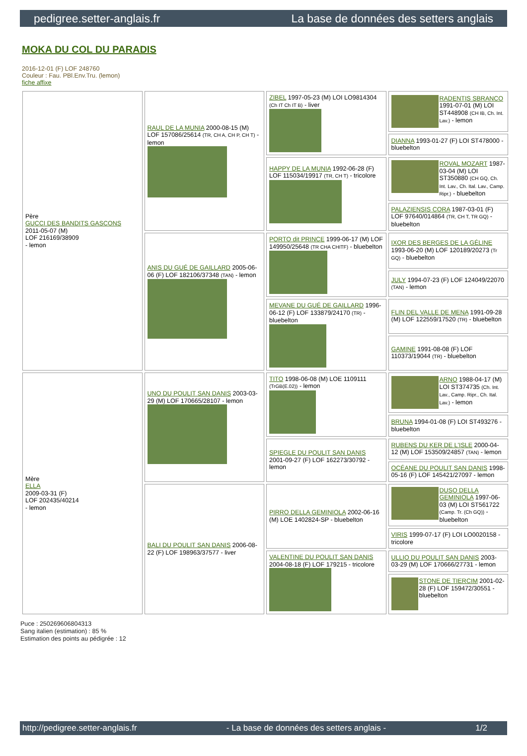pedigree.setter-anglais.fr La base de données des setters anglais
MOKA DU COL DU PARADIS
2016-12-01 (F) LOF 248760
Couleur : Fau. PBl.Env.Tru. (lemon)
fiche affixe
| Père GUCCI DES BANDITS GASCONS 2011-05-07 (M) LOF 216169/38909 - lemon | RAUL DE LA MUNIA 2000-08-15 (M) LOF 157086/25614 (TR, CH A, CH P, CH T) - lemon | ZIBEL 1997-05-23 (M) LOI LO9814304 (Ch IT Ch IT B) - liver | RADENTIS SBRANCO 1991-07-01 (M) LOI ST448908 (CH IB, Ch. Int. Lav.) - lemon |
| | | | DIANNA 1993-01-27 (F) LOI ST478000 - bluebelton |
| | | HAPPY DE LA MUNIA 1992-06-28 (F) LOF 115034/19917 (TR, CH T) - tricolore | ROVAL MOZART 1987-03-04 (M) LOI ST350880 (CH GQ, Ch. Int. Lav., Ch. Ital. Lav., Camp. Ripr.) - bluebelton |
| | | | PALAZIENSIS CORA 1987-03-01 (F) LOF 97640/014864 (TR, CH T, TR GQ) - bluebelton |
| | ANIS DU GUÉ DE GAILLARD 2005-06-06 (F) LOF 182106/37348 (TAN) - lemon | PORTO dit PRINCE 1999-06-17 (M) LOF 149950/25648 (TR CHA CHITF) - bluebelton | IXOR DES BERGES DE LA GÉLINE 1993-06-20 (M) LOF 120189/20273 (Tr GQ) - bluebelton |
| | | | JULY 1994-07-23 (F) LOF 124049/22070 (TAN) - lemon |
| | | MEVANE DU GUÉ DE GAILLARD 1996-06-12 (F) LOF 133879/24170 (TR) - bluebelton | FLIN DEL VALLE DE MENA 1991-09-28 (M) LOF 122559/17520 (TR) - bluebelton |
| | | | GAMINE 1991-08-08 (F) LOF 110373/19044 (TR) - bluebelton |
| Mère ELLA 2009-03-31 (F) LOF 202435/40214 - lemon | UNO DU POULIT SAN DANIS 2003-03-29 (M) LOF 170665/28107 - lemon | TITO 1998-06-08 (M) LOE 1109111 (TrGB(E.02)) - lemon | ARNO 1988-04-17 (M) LOI ST374735 (Ch. Int. Lav., Camp. Ripr., Ch. Ital. Lav.) - lemon |
| | | | BRUNA 1994-01-08 (F) LOI ST493276 - bluebelton |
| | | SPIEGLE DU POULIT SAN DANIS 2001-09-27 (F) LOF 162273/30792 - lemon | RUBENS DU KER DE L'ISLE 2000-04-12 (M) LOF 153509/24857 (TAN) - lemon |
| | | | OCÉANE DU POULIT SAN DANIS 1998-05-16 (F) LOF 145421/27097 - lemon |
| | BALI DU POULIT SAN DANIS 2006-08-22 (F) LOF 198963/37577 - liver | PIRRO DELLA GEMINIOLA 2002-06-16 (M) LOE 1402824-SP - bluebelton | DUSO DELLA GEMINIOLA 1997-06-03 (M) LOI ST561722 (Camp. Tr. (Ch GQ)) - bluebelton |
| | | | VIRIS 1999-07-17 (F) LOI LO0020158 - tricolore |
| | | VALENTINE DU POULIT SAN DANIS 2004-08-18 (F) LOF 179215 - tricolore | ULLIO DU POULIT SAN DANIS 2003-03-29 (M) LOF 170666/27731 - lemon |
| | | | STONE DE TIERCIM 2001-02-28 (F) LOF 159472/30551 - bluebelton |
Puce : 250269606804313
Sang italien (estimation) : 85 %
Estimation des points au pédigrée : 12
http://pedigree.setter-anglais.fr - La base de données des setters anglais - 1/2